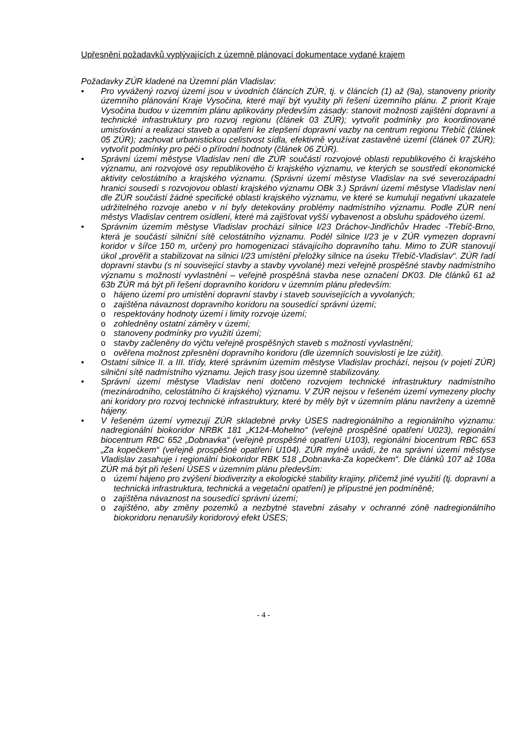Upřesnění požadavků vyplývajících z územně plánovací dokumentace vydané krajem
Požadavky ZÚR kladené na Územní plán Vladislav:
Pro vyvážený rozvoj území jsou v úvodních článcích ZÚR, tj. v článcích (1) až (9a), stanoveny priority územního plánování Kraje Vysočina, které mají být využity při řešení územního plánu. Z priorit Kraje Vysočina budou v územním plánu aplikovány především zásady: stanovit možnosti zajištění dopravní a technické infrastruktury pro rozvoj regionu (článek 03 ZÚR); vytvořit podmínky pro koordinované umisťování a realizaci staveb a opatření ke zlepšení dopravní vazby na centrum regionu Třebíč (článek 05 ZÚR); zachovat urbanistickou celistvost sídla, efektivně využívat zastavěné území (článek 07 ZÚR); vytvořit podmínky pro péči o přírodní hodnoty (článek 06 ZÚR).
Správní území městyse Vladislav není dle ZÚR součástí rozvojové oblasti republikového či krajského významu, ani rozvojové osy republikového či krajského významu, ve kterých se soustředí ekonomické aktivity celostátního a krajského významu. (Správní území městyse Vladislav na své severozápadní hranici sousedí s rozvojovou oblastí krajského významu OBk 3.) Správní území městyse Vladislav není dle ZÚR součástí žádné specifické oblasti krajského významu, ve které se kumulují negativní ukazatele udržitelného rozvoje anebo v ní byly detekovány problémy nadmístního významu. Podle ZÚR není městys Vladislav centrem osídlení, které má zajišťovat vyšší vybavenost a obsluhu spádového území.
Správním územím městyse Vladislav prochází silnice I/23 Dráchov-Jindřichův Hradec -Třebíč-Brno, která je součástí silniční sítě celostátního významu. Podél silnice I/23 je v ZÚR vymezen dopravní koridor v šířce 150 m, určený pro homogenizaci stávajícího dopravního tahu. Mimo to ZÚR stanovují úkol „prověřit a stabilizovat na silnici I/23 umístění přeložky silnice na úseku Třebíč-Vladislav“. ZÚR řadí dopravní stavbu (s ní související stavby a stavby vyvolané) mezi veřejně prospěšné stavby nadmístního významu s možností vyvlastnění – veřejně prospěšná stavba nese označení DK03. Dle článků 61 až 63b ZÚR má být při řešení dopravního koridoru v územním plánu především:
o háj­eno území pro umístění dopravní stavby i staveb souvisejících a vyvolaných;
o zajištěna návaznost dopravního koridoru na sousedící správní území;
o respektovány hodnoty území i limity rozvoje území;
o zohledněny ostatní záměry v území;
o stanoveny podmínky pro využití území;
o stavby začleněny do výčtu veřejně prospěšných staveb s možností vyvlastnění;
o ověřena možnost zpřesnění dopravního koridoru (dle územních souvislostí je lze zúžit).
Ostatní silnice II. a III. třídy, které správním územím městyse Vladislav prochází, nejsou (v pojetí ZÚR) silniční sítě nadmístního významu. Jejich trasy jsou územně stabilizovány.
Správní území městyse Vladislav není dotčeno rozvojem technické infrastruktury nadmístního (mezinárodního, celostátního či krajského) významu. V ZÚR nejsou v řešeném území vymezeny plochy ani koridory pro rozvoj technické infrastruktury, které by měly být v územním plánu navrženy a územně hájeny.
V řešeném území vymezují ZÚR skladebné prvky ÚSES nadregionálního a regionálního významu: nadregionální biokoridor NRBK 181 „K124-Mohelno“ (veřejně prospěšné opatření U023), regionální biocentrum RBC 652 „Dobnavka“ (veřejně prospěšné opatření U103), regionální biocentrum RBC 653 „Za kopečkem“ (veřejně prospěšné opatření U104). ZÚR mylně uvádí, že na správní území městyse Vladislav zasahuje i regionální biokoridor RBK 518 „Dobnavka-Za kopečkem“. Dle článků 107 až 108a ZÚR má být při řešení ÚSES v územním plánu především:
o území hájeno pro zvýšení biodiverzity a ekologické stability krajiny, přičemž jiné využití (tj. dopravní a technická infrastruktura, technická a vegetační opatření) je přípustné jen podmíněně;
o zajištěna návaznost na sousedící správní území;
o zajištěno, aby změny pozemků a nezbytné stavební zásahy v ochranné zóně nadregionálního biokoridoru nenarušily koridorový efekt ÚSES;
- 4 -